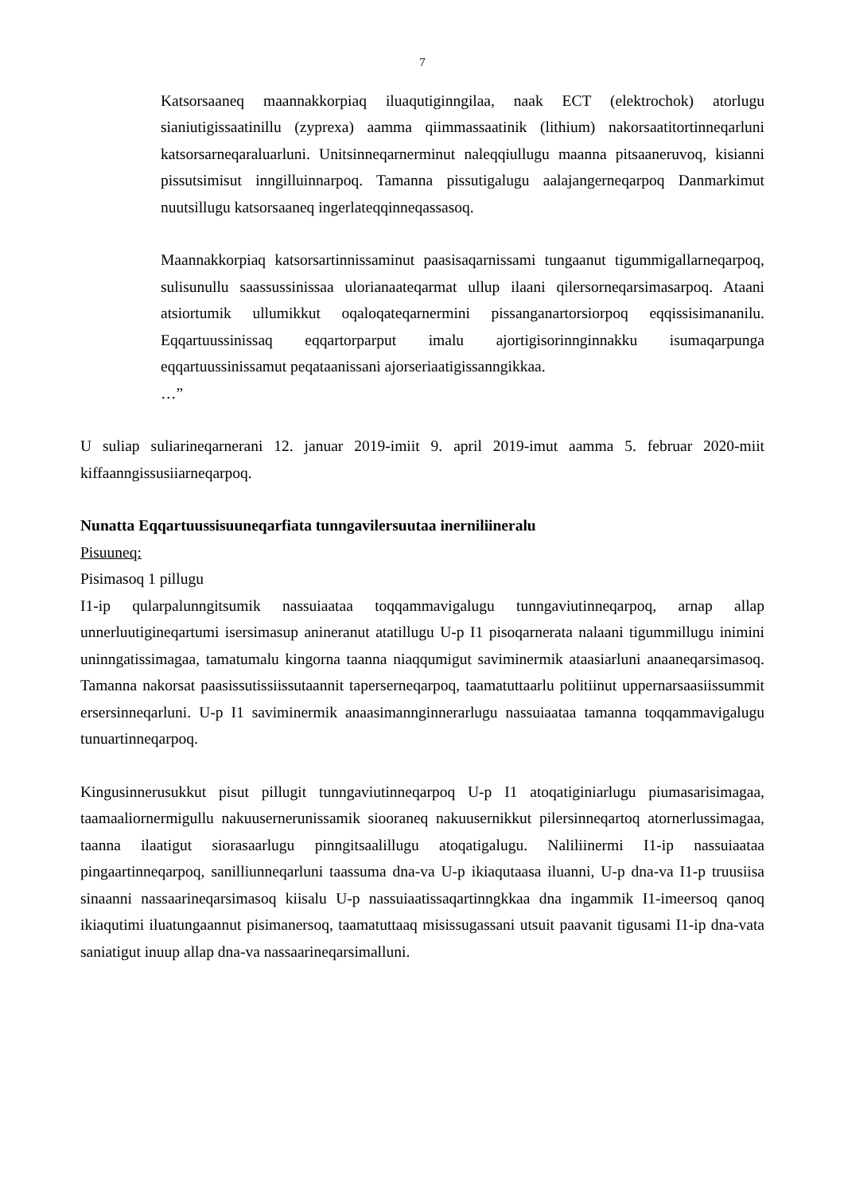7
Katsorsaaneq maannakkorpiaq iluaqutiginngilaa, naak ECT (elektrochok) atorlugu sianiutigissaatinillu (zyprexa) aamma qiimmassaatinik (lithium) nakorsaatitortinneqarluni katsorsarneqaraluarluni. Unitsinneqarnerminut naleqqiullugu maanna pitsaaneruvoq, kisianni pissutsimisut inngilluinnarpoq. Tamanna pissutigalugu aalajangerneqarpoq Danmarkimut nuutsillugu katsorsaaneq ingerlateqqinneqassasoq.
Maannakkorpiaq katsorsartinnissaminut paasisaqarnissami tungaanut tigummigallarneqarpoq, sulisunullu saassussinissaa ulorianaateqarmat ullup ilaani qilersorneqarsimasarpoq. Ataani atsiortumik ullumikkut oqaloqateqarnermini pissanganartorsiorpoq eqqissisimananilu. Eqqartuussinissaq eqqartorparput imalu ajortigisorinnginnakku isumaqarpunga eqqartuussinissamut peqataanissani ajorseriaatigissanngikkaa.
…”
U suliap suliarineqarnerani 12. januar 2019-imiit 9. april 2019-imut aamma 5. februar 2020-miit kiffaanngissusiiarneqarpoq.
Nunatta Eqqartuussisuuneqarfiata tunngavilersuutaa inerniliineralu
Pisuuneq:
Pisimasoq 1 pillugu
I1-ip qularpalunngitsumik nassuiaataa toqqammavigalugu tunngaviutinneqarpoq, arnap allap unnerluutigineqartumi isersimasup anineranut atatillugu U-p I1 pisoqarnerata nalaani tigummillugu inimini uninngatissimagaa, tamatumalu kingorna taanna niaqqumigut saviminermik ataasiarluni anaaneqarsimasoq. Tamanna nakorsat paasissutissiissutaannit taperserneqarpoq, taamatuttaarlu politiinut uppernarsaasiissummit ersersinneqarluni. U-p I1 saviminermik anaasimannginnerarlugu nassuiaataa tamanna toqqammavigalugu tunuartinneqarpoq.
Kingusinnerusukkut pisut pillugit tunngaviutinneqarpoq U-p I1 atoqatiginiarlugu piumasarisimagaa, taamaaliornermigullu nakuusernerunissamik siooraneq nakuusernikkut pilersinneqartoq atornerlussimagaa, taanna ilaatigut siorasaarlugu pinngitsaalillugu atoqatigalugu. Naliliinermi I1-ip nassuiaataa pingaartinneqarpoq, sanilliunneqarluni taassuma dna-va U-p ikiaqutaasa iluanni, U-p dna-va I1-p truusiisa sinaanni nassaarineqarsimasoq kiisalu U-p nassuiaatissaqartinngkkaa dna ingammik I1-imeersoq qanoq ikiaqutimi iluatungaannut pisimanersoq, taamatuttaaq misissugassani utsuit paavanit tigusami I1-ip dna-vata saniatigut inuup allap dna-va nassaarineqarsimalluni.